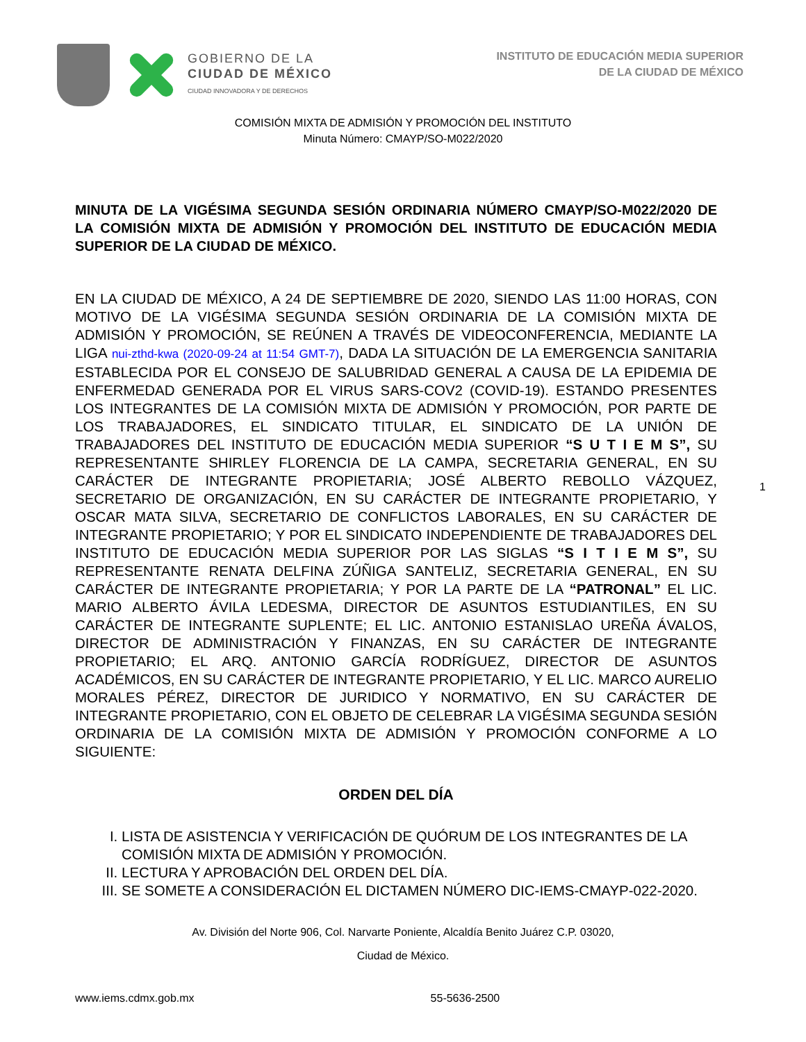GOBIERNO DE LA
CIUDAD DE MÉXICO
CIUDAD INNOVADORA Y DE DERECHOS
INSTITUTO DE EDUCACIÓN MEDIA SUPERIOR
DE LA CIUDAD DE MÉXICO
COMISIÓN MIXTA DE ADMISIÓN Y PROMOCIÓN DEL INSTITUTO
Minuta Número: CMAYP/SO-M022/2020
MINUTA DE LA VIGÉSIMA SEGUNDA SESIÓN ORDINARIA NÚMERO CMAYP/SO-M022/2020 DE LA COMISIÓN MIXTA DE ADMISIÓN Y PROMOCIÓN DEL INSTITUTO DE EDUCACIÓN MEDIA SUPERIOR DE LA CIUDAD DE MÉXICO.
EN LA CIUDAD DE MÉXICO, A 24 DE SEPTIEMBRE DE 2020, SIENDO LAS 11:00 HORAS, CON MOTIVO DE LA VIGÉSIMA SEGUNDA SESIÓN ORDINARIA DE LA COMISIÓN MIXTA DE ADMISIÓN Y PROMOCIÓN, SE REÚNEN A TRAVÉS DE VIDEOCONFERENCIA, MEDIANTE LA LIGA nui-zthd-kwa (2020-09-24 at 11:54 GMT-7), DADA LA SITUACIÓN DE LA EMERGENCIA SANITARIA ESTABLECIDA POR EL CONSEJO DE SALUBRIDAD GENERAL A CAUSA DE LA EPIDEMIA DE ENFERMEDAD GENERADA POR EL VIRUS SARS-COV2 (COVID-19). ESTANDO PRESENTES LOS INTEGRANTES DE LA COMISIÓN MIXTA DE ADMISIÓN Y PROMOCIÓN, POR PARTE DE LOS TRABAJADORES, EL SINDICATO TITULAR, EL SINDICATO DE LA UNIÓN DE TRABAJADORES DEL INSTITUTO DE EDUCACIÓN MEDIA SUPERIOR “S U T I E M S”, SU REPRESENTANTE SHIRLEY FLORENCIA DE LA CAMPA, SECRETARIA GENERAL, EN SU CARÁCTER DE INTEGRANTE PROPIETARIA; JOSÉ ALBERTO REBOLLO VÁZQUEZ, SECRETARIO DE ORGANIZACIÓN, EN SU CARÁCTER DE INTEGRANTE PROPIETARIO, Y OSCAR MATA SILVA, SECRETARIO DE CONFLICTOS LABORALES, EN SU CARÁCTER DE INTEGRANTE PROPIETARIO; Y POR EL SINDICATO INDEPENDIENTE DE TRABAJADORES DEL INSTITUTO DE EDUCACIÓN MEDIA SUPERIOR POR LAS SIGLAS “S I T I E M S”, SU REPRESENTANTE RENATA DELFINA ZÚÑIGA SANTELIZ, SECRETARIA GENERAL, EN SU CARÁCTER DE INTEGRANTE PROPIETARIA; Y POR LA PARTE DE LA “PATRONAL” EL LIC. MARIO ALBERTO ÁVILA LEDESMA, DIRECTOR DE ASUNTOS ESTUDIANTILES, EN SU CARÁCTER DE INTEGRANTE SUPLENTE; EL LIC. ANTONIO ESTANISLAO UREÑA ÁVALOS, DIRECTOR DE ADMINISTRACIÓN Y FINANZAS, EN SU CARÁCTER DE INTEGRANTE PROPIETARIO; EL ARQ. ANTONIO GARCÍA RODRÍGUEZ, DIRECTOR DE ASUNTOS ACADÉMICOS, EN SU CARÁCTER DE INTEGRANTE PROPIETARIO, Y EL LIC. MARCO AURELIO MORALES PÉREZ, DIRECTOR DE JURIDICO Y NORMATIVO, EN SU CARÁCTER DE INTEGRANTE PROPIETARIO, CON EL OBJETO DE CELEBRAR LA VIGÉSIMA SEGUNDA SESIÓN ORDINARIA DE LA COMISIÓN MIXTA DE ADMISIÓN Y PROMOCIÓN CONFORME A LO SIGUIENTE:
ORDEN DEL DÍA
I. LISTA DE ASISTENCIA Y VERIFICACIÓN DE QUÓRUM DE LOS INTEGRANTES DE LA COMISIÓN MIXTA DE ADMISIÓN Y PROMOCIÓN.
II. LECTURA Y APROBACIÓN DEL ORDEN DEL DÍA.
III. SE SOMETE A CONSIDERACIÓN EL DICTAMEN NÚMERO DIC-IEMS-CMAYP-022-2020.
Av. División del Norte 906, Col. Narvarte Poniente, Alcaldía Benito Juárez C.P. 03020,
Ciudad de México.
www.iems.cdmx.gob.mx 55-5636-2500
1